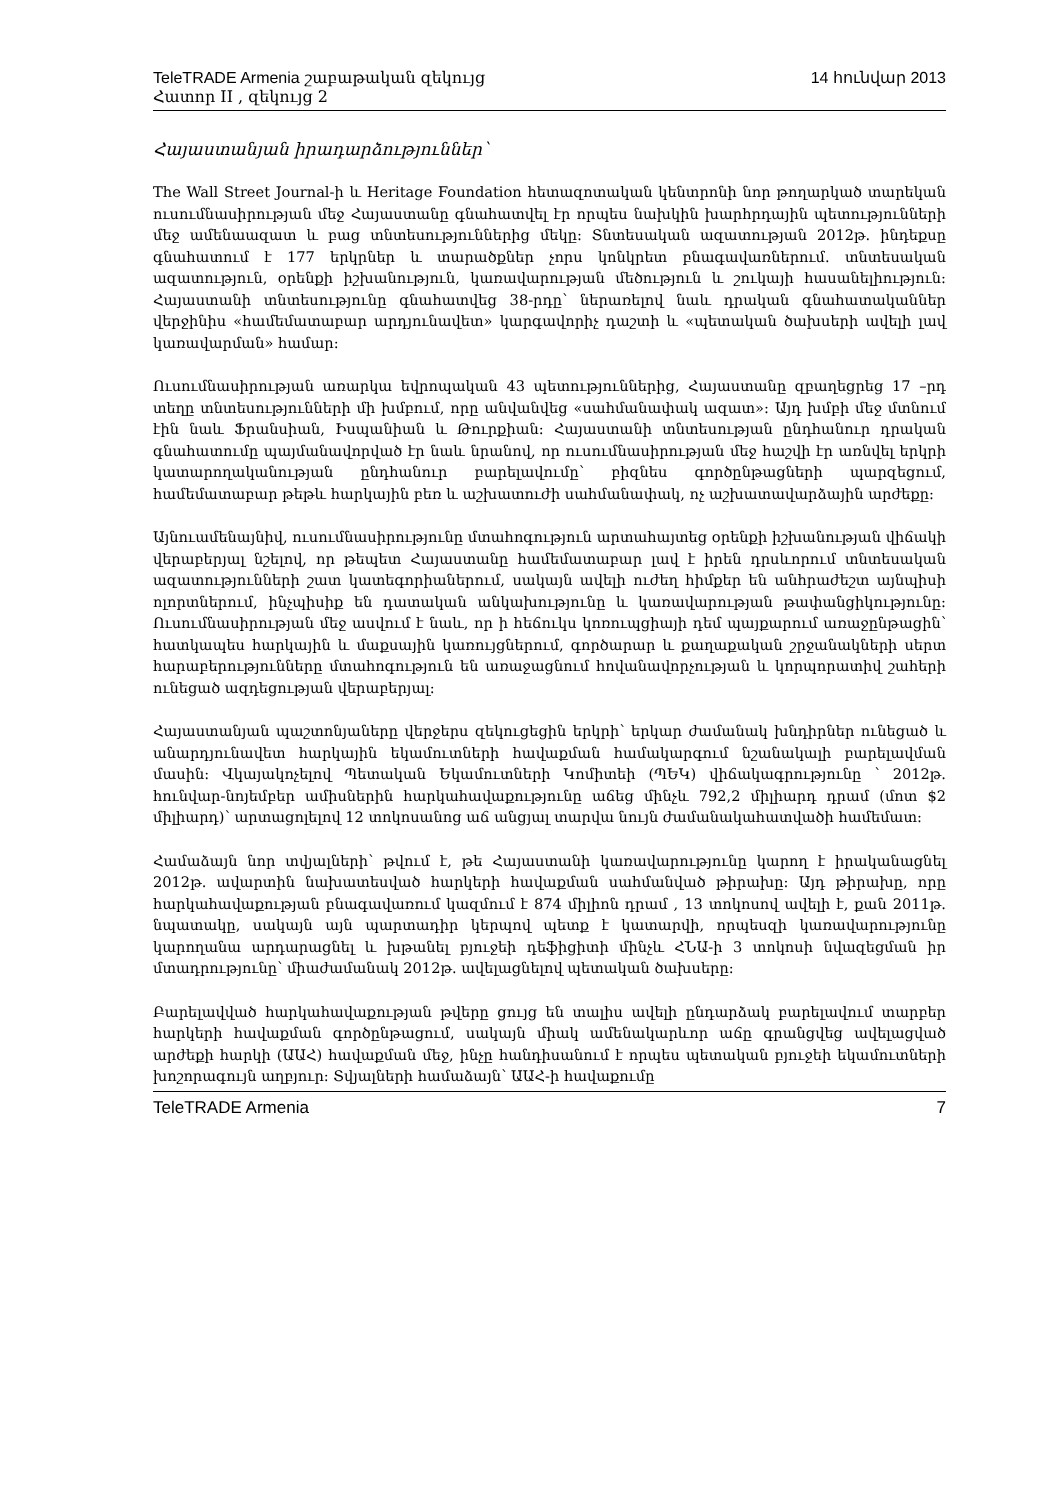TeleTRADE Armenia շաբաթական զեկույց 14 հունվար 2013
Հատոր II , զեկույց 2
Հայաստանյան իրադարձություններ՝
The Wall Street Journal-ի և Heritage Foundation հետազոտական կենտրոնի նոր թողարկած տարեկան ուսումնասիրության մեջ Հայաստանը գնահատվել էր որպես նախկին խարհրդային պետությունների մեջ ամենաազատ և բաց տնտեսություններից մեկը: Տնտեսական ազատության 2012թ. ինդեքսը գնահատում է 177 երկրներ և տարածքներ չորս կոնկրետ բնագավառներում. տնտեսական ազատություն, օրենքի իշխանություն, կառավարության մեծություն և շուկայի հասանելիություն: Հայաստանի տնտեսությունը գնահատվեց 38-րդը՝ ներառելով նաև դրական գնահատականներ վերջինիս «համեմատաբար արդյունավետ» կարգավորիչ դաշտի և «պետական ծախսերի ավելի լավ կառավարման» համար:
Ուսումնասիրության առարկա եվրոպական 43 պետություններից, Հայաստանը զբաղեցրեց 17 –րդ տեղը տնտեսությունների մի խմբում, որը անվանվեց «սահմանափակ ազատ»: Այդ խմբի մեջ մտնում էին նաև Ֆրանսիան, Իսպանիան և Թուրքիան: Հայաստանի տնտեսության ընդհանուր դրական գնահատումը պայմանավորված էր նաև նրանով, որ ուսումնասիրության մեջ հաշվի էր առնվել երկրի կատարողականության ընդհանուր բարելավումը՝ բիզնես գործընթացների պարզեցում, համեմատաբար թեթև հարկային բեռ և աշխատուժի սահմանափակ, ոչ աշխատավարձային արժեքը:
Այնուամենայնիվ, ուսումնասիրությունը մտահոգություն արտահայտեց օրենքի իշխանության վիճակի վերաբերյալ նշելով, որ թեպետ Հայաստանը համեմատաբար լավ է իրեն դրսևորում տնտեսական ազատությունների շատ կատեգորիաներում, սակայն ավելի ուժեղ հիմքեր են անհրաժեշտ այնպիսի ոլորտներում, ինչպիսիք են դատական անկախությունը և կառավարության թափանցիկությունը: Ուսումնասիրության մեջ ասվում է նաև, որ ի հեճուկս կոռուպցիայի դեմ պայքարում առաջընթացին՝ հատկապես հարկային և մաքսային կառույցներում, գործարար և քաղաքական շրջանակների սերտ հարաբերությունները մտահոգություն են առաջացնում հովանավորչության և կորպորատիվ շահերի ունեցած ազդեցության վերաբերյալ:
Հայաստանյան պաշտոնյաները վերջերս զեկուցեցին երկրի՝ երկար ժամանակ խնդիրներ ունեցած և անարդյունավետ հարկային եկամուտների հավաքման համակարգում նշանակալի բարելավման մասին: Վկայակոչելով Պետական Եկամուտների Կոմիտեի (ՊԵԿ) վիճակագրությունը ՝ 2012թ. հունվար-նոյեմբեր ամիսներին հարկահավաքությունը աճեց մինչև 792,2 միլիարդ դրամ (մոտ $2 միլիարդ)՝ արտացոլելով 12 տոկոսանոց աճ անցյալ տարվա նույն ժամանակահատվածի համեմատ:
Համաձայն նոր տվյալների՝ թվում է, թե Հայաստանի կառավարությունը կարող է իրականացնել 2012թ. ավարտին նախատեսված հարկերի հավաքման սահմանված թիրախը: Այդ թիրախը, որը հարկահավաքության բնագավառում կազմում է 874 միլիոն դրամ , 13 տոկոսով ավելի է, քան 2011թ. նպատակը, սակայն այն պարտադիր կերպով պետք է կատարվի, որպեսզի կառավարությունը կարողանա արդարացնել և խթանել բյուջեի դեֆիցիտի մինչև ՀՆԱ-ի 3 տոկոսի նվազեցման իր մտադրությունը՝ միաժամանակ 2012թ. ավելացնելով պետական ծախսերը:
Բարելավված հարկահավաքության թվերը ցույց են տալիս ավելի ընդարձակ բարելավում տարբեր հարկերի հավաքման գործընթացում, սակայն միակ ամենակարևոր աճը գրանցվեց ավելացված արժեքի հարկի (ԱԱՀ) հավաքման մեջ, ինչը հանդիսանում է որպես պետական բյուջեի եկամուտների խոշորագույն աղբյուր: Տվյալների համաձայն՝ ԱԱՀ-ի հավաքումը
TeleTRADE Armenia 7